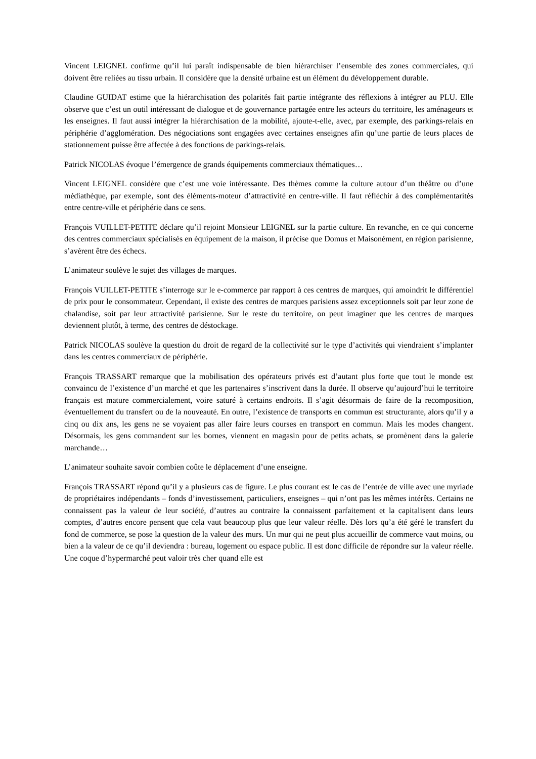Vincent LEIGNEL confirme qu’il lui paraît indispensable de bien hiérarchiser l’ensemble des zones commerciales, qui doivent être reliées au tissu urbain. Il considère que la densité urbaine est un élément du développement durable.
Claudine GUIDAT estime que la hiérarchisation des polarités fait partie intégrante des réflexions à intégrer au PLU. Elle observe que c’est un outil intéressant de dialogue et de gouvernance partagée entre les acteurs du territoire, les aménageurs et les enseignes. Il faut aussi intégrer la hiérarchisation de la mobilité, ajoute-t-elle, avec, par exemple, des parkings-relais en périphérie d’agglomération. Des négociations sont engagées avec certaines enseignes afin qu’une partie de leurs places de stationnement puisse être affectée à des fonctions de parkings-relais.
Patrick NICOLAS évoque l’émergence de grands équipements commerciaux thématiques…
Vincent LEIGNEL considère que c’est une voie intéressante. Des thèmes comme la culture autour d’un théâtre ou d’une médiathèque, par exemple, sont des éléments-moteur d’attractivité en centre-ville. Il faut réfléchir à des complémentarités entre centre-ville et périphérie dans ce sens.
François VUILLET-PETITE déclare qu’il rejoint Monsieur LEIGNEL sur la partie culture. En revanche, en ce qui concerne des centres commerciaux spécialisés en équipement de la maison, il précise que Domus et Maisonément, en région parisienne, s’avèrent être des échecs.
L’animateur soulève le sujet des villages de marques.
François VUILLET-PETITE s’interroge sur le e-commerce par rapport à ces centres de marques, qui amoindrit le différentiel de prix pour le consommateur. Cependant, il existe des centres de marques parisiens assez exceptionnels soit par leur zone de chalandise, soit par leur attractivité parisienne. Sur le reste du territoire, on peut imaginer que les centres de marques deviennent plutôt, à terme, des centres de déstockage.
Patrick NICOLAS soulève la question du droit de regard de la collectivité sur le type d’activités qui viendraient s’implanter dans les centres commerciaux de périphérie.
François TRASSART remarque que la mobilisation des opérateurs privés est d’autant plus forte que tout le monde est convaincu de l’existence d’un marché et que les partenaires s’inscrivent dans la durée. Il observe qu’aujourd’hui le territoire français est mature commercialement, voire saturé à certains endroits. Il s’agit désormais de faire de la recomposition, éventuellement du transfert ou de la nouveauté. En outre, l’existence de transports en commun est structurante, alors qu’il y a cinq ou dix ans, les gens ne se voyaient pas aller faire leurs courses en transport en commun. Mais les modes changent. Désormais, les gens commandent sur les bornes, viennent en magasin pour de petits achats, se promènent dans la galerie marchande…
L’animateur souhaite savoir combien coûte le déplacement d’une enseigne.
François TRASSART répond qu’il y a plusieurs cas de figure. Le plus courant est le cas de l’entrée de ville avec une myriade de propriétaires indépendants – fonds d’investissement, particuliers, enseignes – qui n’ont pas les mêmes intérêts. Certains ne connaissent pas la valeur de leur société, d’autres au contraire la connaissent parfaitement et la capitalisent dans leurs comptes, d’autres encore pensent que cela vaut beaucoup plus que leur valeur réelle. Dès lors qu’a été géré le transfert du fond de commerce, se pose la question de la valeur des murs. Un mur qui ne peut plus accueillir de commerce vaut moins, ou bien a la valeur de ce qu’il deviendra : bureau, logement ou espace public. Il est donc difficile de répondre sur la valeur réelle. Une coque d’hypermarché peut valoir très cher quand elle est